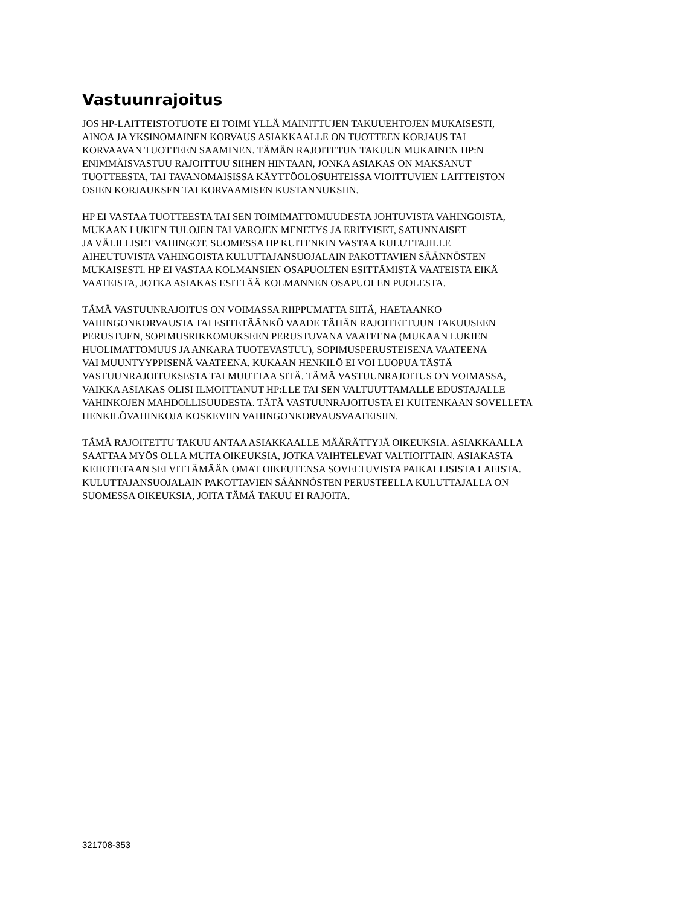Vastuunrajoitus
JOS HP-LAITTEISTOTUOTE EI TOIMI YLLÄ MAINITTUJEN TAKUUEHTOJEN MUKAISESTI,
AINOA JA YKSINOMAINEN KORVAUS ASIAKKAALLE ON TUOTTEEN KORJAUS TAI
KORVAAVAN TUOTTEEN SAAMINEN. TÄMÄN RAJOITETUN TAKUUN MUKAINEN HP:N
ENIMMÄISVASTUU RAJOITTUU SIIHEN HINTAAN, JONKA ASIAKAS ON MAKSANUT
TUOTTEESTA, TAI TAVANOMAISISSA KÄYTTÖOLOSUHTEISSA VIOITTUVIEN LAITTEISTON
OSIEN KORJAUKSEN TAI KORVAAMISEN KUSTANNUKSIIN.
HP EI VASTAA TUOTTEESTA TAI SEN TOIMIMATTOMUUDESTA JOHTUVISTA VAHINGOISTA,
MUKAAN LUKIEN TULOJEN TAI VAROJEN MENETYS JA ERITYISET, SATUNNAISET
JA VÄLILLISET VAHINGOT. SUOMESSA HP KUITENKIN VASTAA KULUTTAJILLE
AIHEUTUVISTA VAHINGOISTA KULUTTAJANSUOJALAIN PAKOTTAVIEN SÄÄNNÖSTEN
MUKAISESTI. HP EI VASTAA KOLMANSIEN OSAPUOLTEN ESITTÄMISTÄ VAATEISTA EIKÄ
VAATEISTA, JOTKA ASIAKAS ESITTÄÄ KOLMANNEN OSAPUOLEN PUOLESTA.
TÄMÄ VASTUUNRAJOITUS ON VOIMASSA RIIPPUMATTA SIITÄ, HAETAANKO
VAHINGONKORVAUSTA TAI ESITETÄÄNKÖ VAADE TÄHÄN RAJOITETTUUN TAKUUSEEN
PERUSTUEN, SOPIMUSRIKKOMUKSEEN PERUSTUVANA VAATEENA (MUKAAN LUKIEN
HUOLIMATTOMUUS JA ANKARA TUOTEVASTUU), SOPIMUSPERUSTEISENA VAATEENA
VAI MUUNTYYPPISENÄ VAATEENA. KUKAAN HENKILÖ EI VOI LUOPUA TÄSTÄ
VASTUUNRAJOITUKSESTA TAI MUUTTAA SITÄ. TÄMÄ VASTUUNRAJOITUS ON VOIMASSA,
VAIKKA ASIAKAS OLISI ILMOITTANUT HP:LLE TAI SEN VALTUUTTAMALLE EDUSTAJALLE
VAHINKOJEN MAHDOLLISUUDESTA. TÄTÄ VASTUUNRAJOITUSTA EI KUITENKAAN SOVELLETA
HENKILÖVAHINKOJA KOSKEVIIN VAHINGONKORVAUSVAATEISIIN.
TÄMÄ RAJOITETTU TAKUU ANTAA ASIAKKAALLE MÄÄRÄTTYJÄ OIKEUKSIA. ASIAKKAALLA
SAATTAA MYÖS OLLA MUITA OIKEUKSIA, JOTKA VAIHTELEVAT VALTIOITTAIN. ASIAKASTA
KEHOTETAAN SELVITTÄMÄÄN OMAT OIKEUTENSA SOVELTUVISTA PAIKALLISISTA LAEISTA.
KULUTTAJANSUOJALAIN PAKOTTAVIEN SÄÄNNÖSTEN PERUSTEELLA KULUTTAJALLA ON
SUOMESSA OIKEUKSIA, JOITA TÄMÄ TAKUU EI RAJOITA.
321708-353